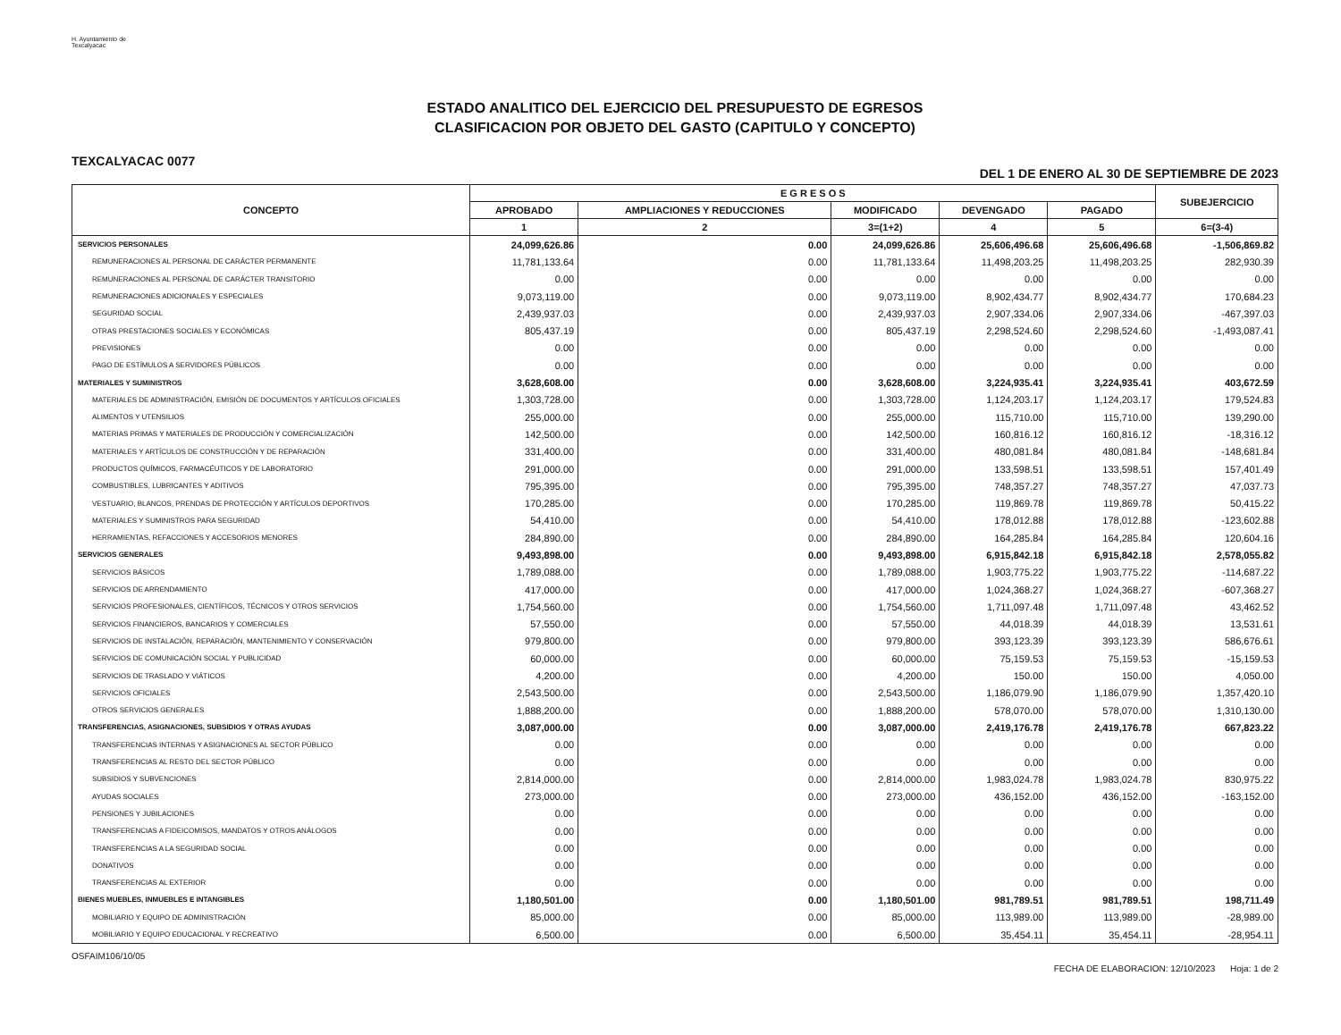H. Ayuntamiento de Texcalyacac
ESTADO ANALITICO DEL EJERCICIO DEL PRESUPUESTO DE EGRESOS
CLASIFICACION POR OBJETO DEL GASTO (CAPITULO Y CONCEPTO)
TEXCALYACAC 0077 DEL 1 DE ENERO AL 30 DE SEPTIEMBRE DE 2023
| CONCEPTO | E G R E S O S | | | | | SUBEJERCICIO |
| --- | --- | --- | --- | --- | --- | --- |
| | APROBADO | AMPLIACIONES Y REDUCCIONES | MODIFICADO | DEVENGADO | PAGADO | |
| | 1 | 2 | 3=(1+2) | 4 | 5 | 6=(3-4) |
| SERVICIOS PERSONALES | 24,099,626.86 | 0.00 | 24,099,626.86 | 25,606,496.68 | 25,606,496.68 | -1,506,869.82 |
| REMUNERACIONES AL PERSONAL DE CARÁCTER PERMANENTE | 11,781,133.64 | 0.00 | 11,781,133.64 | 11,498,203.25 | 11,498,203.25 | 282,930.39 |
| REMUNERACIONES AL PERSONAL DE CARÁCTER TRANSITORIO | 0.00 | 0.00 | 0.00 | 0.00 | 0.00 | 0.00 |
| REMUNERACIONES ADICIONALES Y ESPECIALES | 9,073,119.00 | 0.00 | 9,073,119.00 | 8,902,434.77 | 8,902,434.77 | 170,684.23 |
| SEGURIDAD SOCIAL | 2,439,937.03 | 0.00 | 2,439,937.03 | 2,907,334.06 | 2,907,334.06 | -467,397.03 |
| OTRAS PRESTACIONES SOCIALES Y ECONÓMICAS | 805,437.19 | 0.00 | 805,437.19 | 2,298,524.60 | 2,298,524.60 | -1,493,087.41 |
| PREVISIONES | 0.00 | 0.00 | 0.00 | 0.00 | 0.00 | 0.00 |
| PAGO DE ESTÍMULOS A SERVIDORES PÚBLICOS | 0.00 | 0.00 | 0.00 | 0.00 | 0.00 | 0.00 |
| MATERIALES Y SUMINISTROS | 3,628,608.00 | 0.00 | 3,628,608.00 | 3,224,935.41 | 3,224,935.41 | 403,672.59 |
| MATERIALES DE ADMINISTRACIÓN, EMISIÓN DE DOCUMENTOS Y ARTÍCULOS OFICIALES | 1,303,728.00 | 0.00 | 1,303,728.00 | 1,124,203.17 | 1,124,203.17 | 179,524.83 |
| ALIMENTOS Y UTENSILIOS | 255,000.00 | 0.00 | 255,000.00 | 115,710.00 | 115,710.00 | 139,290.00 |
| MATERIAS PRIMAS Y MATERIALES DE PRODUCCIÓN Y COMERCIALIZACIÓN | 142,500.00 | 0.00 | 142,500.00 | 160,816.12 | 160,816.12 | -18,316.12 |
| MATERIALES Y ARTÍCULOS DE CONSTRUCCIÓN Y DE REPARACIÓN | 331,400.00 | 0.00 | 331,400.00 | 480,081.84 | 480,081.84 | -148,681.84 |
| PRODUCTOS QUÍMICOS, FARMACÉUTICOS Y DE LABORATORIO | 291,000.00 | 0.00 | 291,000.00 | 133,598.51 | 133,598.51 | 157,401.49 |
| COMBUSTIBLES, LUBRICANTES Y ADITIVOS | 795,395.00 | 0.00 | 795,395.00 | 748,357.27 | 748,357.27 | 47,037.73 |
| VESTUARIO, BLANCOS, PRENDAS DE PROTECCIÓN Y ARTÍCULOS DEPORTIVOS | 170,285.00 | 0.00 | 170,285.00 | 119,869.78 | 119,869.78 | 50,415.22 |
| MATERIALES Y SUMINISTROS PARA SEGURIDAD | 54,410.00 | 0.00 | 54,410.00 | 178,012.88 | 178,012.88 | -123,602.88 |
| HERRAMIENTAS, REFACCIONES Y ACCESORIOS MENORES | 284,890.00 | 0.00 | 284,890.00 | 164,285.84 | 164,285.84 | 120,604.16 |
| SERVICIOS GENERALES | 9,493,898.00 | 0.00 | 9,493,898.00 | 6,915,842.18 | 6,915,842.18 | 2,578,055.82 |
| SERVICIOS BÁSICOS | 1,789,088.00 | 0.00 | 1,789,088.00 | 1,903,775.22 | 1,903,775.22 | -114,687.22 |
| SERVICIOS DE ARRENDAMIENTO | 417,000.00 | 0.00 | 417,000.00 | 1,024,368.27 | 1,024,368.27 | -607,368.27 |
| SERVICIOS PROFESIONALES, CIENTÍFICOS, TÉCNICOS Y OTROS SERVICIOS | 1,754,560.00 | 0.00 | 1,754,560.00 | 1,711,097.48 | 1,711,097.48 | 43,462.52 |
| SERVICIOS FINANCIEROS, BANCARIOS Y COMERCIALES | 57,550.00 | 0.00 | 57,550.00 | 44,018.39 | 44,018.39 | 13,531.61 |
| SERVICIOS DE INSTALACIÓN, REPARACIÓN, MANTENIMIENTO Y CONSERVACIÓN | 979,800.00 | 0.00 | 979,800.00 | 393,123.39 | 393,123.39 | 586,676.61 |
| SERVICIOS DE COMUNICACIÓN SOCIAL Y PUBLICIDAD | 60,000.00 | 0.00 | 60,000.00 | 75,159.53 | 75,159.53 | -15,159.53 |
| SERVICIOS DE TRASLADO Y VIÁTICOS | 4,200.00 | 0.00 | 4,200.00 | 150.00 | 150.00 | 4,050.00 |
| SERVICIOS OFICIALES | 2,543,500.00 | 0.00 | 2,543,500.00 | 1,186,079.90 | 1,186,079.90 | 1,357,420.10 |
| OTROS SERVICIOS GENERALES | 1,888,200.00 | 0.00 | 1,888,200.00 | 578,070.00 | 578,070.00 | 1,310,130.00 |
| TRANSFERENCIAS, ASIGNACIONES, SUBSIDIOS Y OTRAS AYUDAS | 3,087,000.00 | 0.00 | 3,087,000.00 | 2,419,176.78 | 2,419,176.78 | 667,823.22 |
| TRANSFERENCIAS INTERNAS Y ASIGNACIONES AL SECTOR PÚBLICO | 0.00 | 0.00 | 0.00 | 0.00 | 0.00 | 0.00 |
| TRANSFERENCIAS AL RESTO DEL SECTOR PÚBLICO | 0.00 | 0.00 | 0.00 | 0.00 | 0.00 | 0.00 |
| SUBSIDIOS Y SUBVENCIONES | 2,814,000.00 | 0.00 | 2,814,000.00 | 1,983,024.78 | 1,983,024.78 | 830,975.22 |
| AYUDAS SOCIALES | 273,000.00 | 0.00 | 273,000.00 | 436,152.00 | 436,152.00 | -163,152.00 |
| PENSIONES Y JUBILACIONES | 0.00 | 0.00 | 0.00 | 0.00 | 0.00 | 0.00 |
| TRANSFERENCIAS A FIDEICOMISOS, MANDATOS Y OTROS ANÁLOGOS | 0.00 | 0.00 | 0.00 | 0.00 | 0.00 | 0.00 |
| TRANSFERENCIAS A LA SEGURIDAD SOCIAL | 0.00 | 0.00 | 0.00 | 0.00 | 0.00 | 0.00 |
| DONATIVOS | 0.00 | 0.00 | 0.00 | 0.00 | 0.00 | 0.00 |
| TRANSFERENCIAS AL EXTERIOR | 0.00 | 0.00 | 0.00 | 0.00 | 0.00 | 0.00 |
| BIENES MUEBLES, INMUEBLES E INTANGIBLES | 1,180,501.00 | 0.00 | 1,180,501.00 | 981,789.51 | 981,789.51 | 198,711.49 |
| MOBILIARIO Y EQUIPO DE ADMINISTRACIÓN | 85,000.00 | 0.00 | 85,000.00 | 113,989.00 | 113,989.00 | -28,989.00 |
| MOBILIARIO Y EQUIPO EDUCACIONAL Y RECREATIVO | 6,500.00 | 0.00 | 6,500.00 | 35,454.11 | 35,454.11 | -28,954.11 |
OSFAIM106/10/05 FECHA DE ELABORACION: 12/10/2023 Hoja: 1 de 2